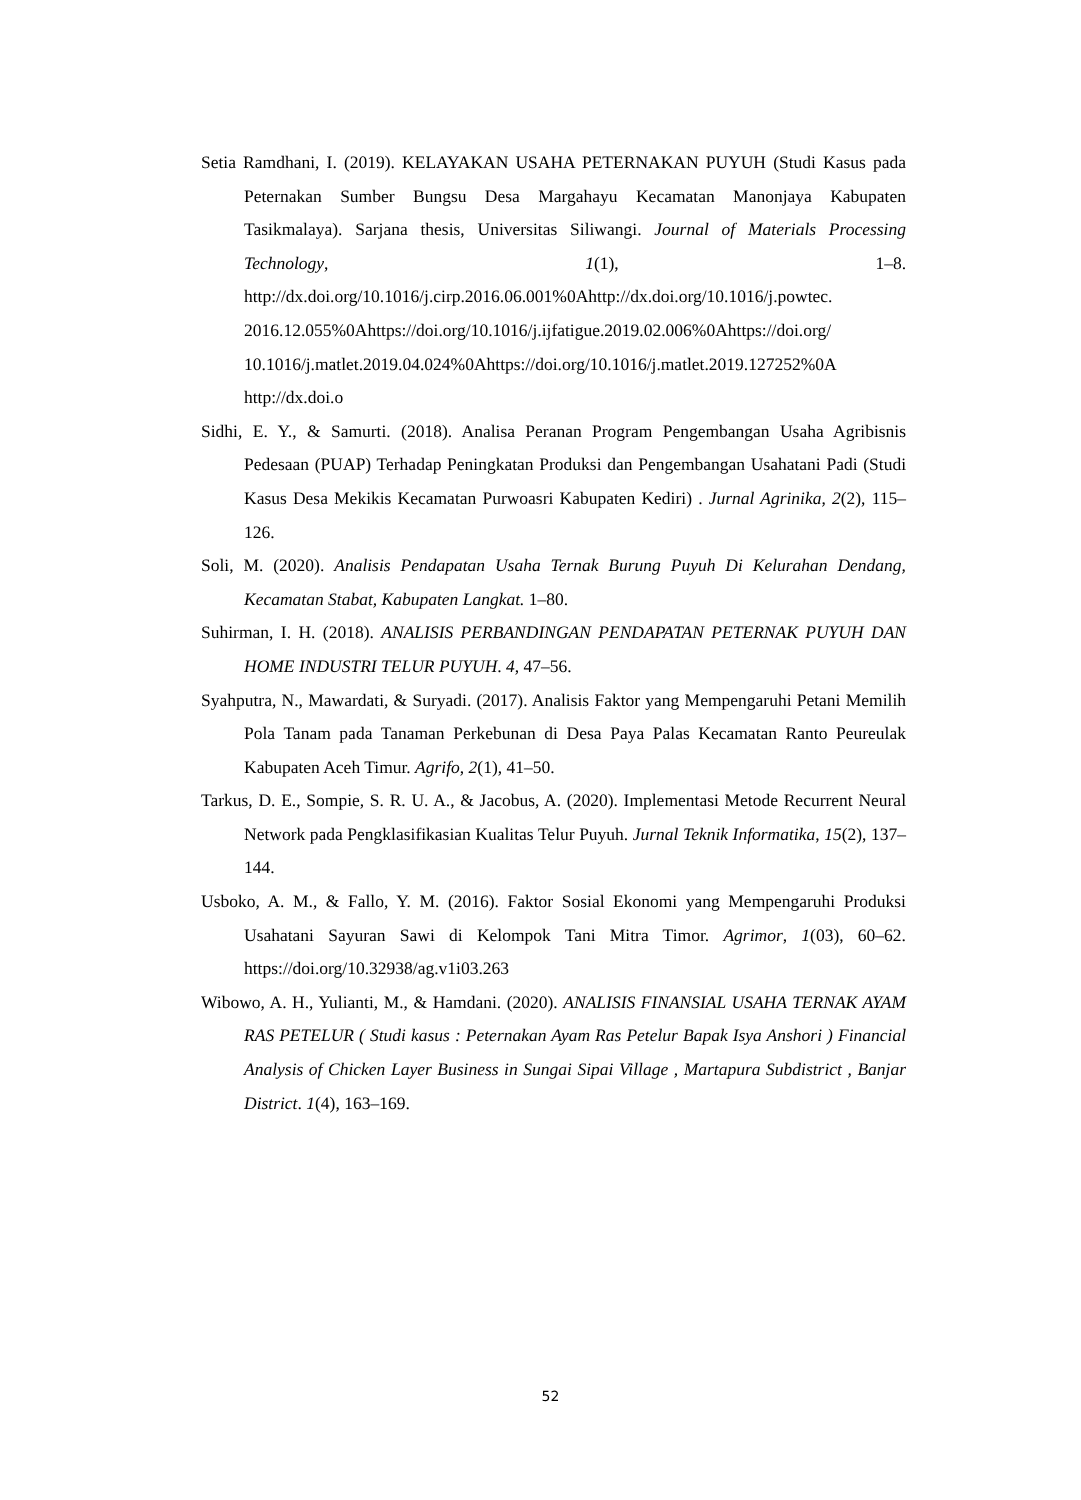Setia Ramdhani, I. (2019). KELAYAKAN USAHA PETERNAKAN PUYUH (Studi Kasus pada Peternakan Sumber Bungsu Desa Margahayu Kecamatan Manonjaya Kabupaten Tasikmalaya). Sarjana thesis, Universitas Siliwangi. Journal of Materials Processing Technology, 1(1), 1–8. http://dx.doi.org/10.1016/j.cirp.2016.06.001%0Ahttp://dx.doi.org/10.1016/j.powtec. 2016.12.055%0Ahttps://doi.org/10.1016/j.ijfatigue.2019.02.006%0Ahttps://doi.org/ 10.1016/j.matlet.2019.04.024%0Ahttps://doi.org/10.1016/j.matlet.2019.127252%0A http://dx.doi.o
Sidhi, E. Y., & Samurti. (2018). Analisa Peranan Program Pengembangan Usaha Agribisnis Pedesaan (PUAP) Terhadap Peningkatan Produksi dan Pengembangan Usahatani Padi (Studi Kasus Desa Mekikis Kecamatan Purwoasri Kabupaten Kediri) . Jurnal Agrinika, 2(2), 115–126.
Soli, M. (2020). Analisis Pendapatan Usaha Ternak Burung Puyuh Di Kelurahan Dendang, Kecamatan Stabat, Kabupaten Langkat. 1–80.
Suhirman, I. H. (2018). ANALISIS PERBANDINGAN PENDAPATAN PETERNAK PUYUH DAN HOME INDUSTRI TELUR PUYUH. 4, 47–56.
Syahputra, N., Mawardati, & Suryadi. (2017). Analisis Faktor yang Mempengaruhi Petani Memilih Pola Tanam pada Tanaman Perkebunan di Desa Paya Palas Kecamatan Ranto Peureulak Kabupaten Aceh Timur. Agrifo, 2(1), 41–50.
Tarkus, D. E., Sompie, S. R. U. A., & Jacobus, A. (2020). Implementasi Metode Recurrent Neural Network pada Pengklasifikasian Kualitas Telur Puyuh. Jurnal Teknik Informatika, 15(2), 137–144.
Usboko, A. M., & Fallo, Y. M. (2016). Faktor Sosial Ekonomi yang Mempengaruhi Produksi Usahatani Sayuran Sawi di Kelompok Tani Mitra Timor. Agrimor, 1(03), 60–62. https://doi.org/10.32938/ag.v1i03.263
Wibowo, A. H., Yulianti, M., & Hamdani. (2020). ANALISIS FINANSIAL USAHA TERNAK AYAM RAS PETELUR ( Studi kasus : Peternakan Ayam Ras Petelur Bapak Isya Anshori ) Financial Analysis of Chicken Layer Business in Sungai Sipai Village , Martapura Subdistrict , Banjar District. 1(4), 163–169.
52